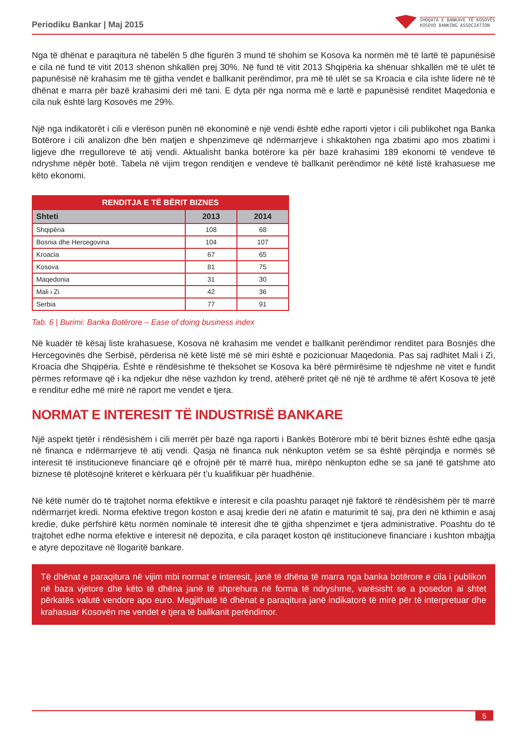Periodiku Bankar | Maj 2015
SHOQATA E BANKAVE TË KOSOVËS
KOSOVO BANKING ASSOCIATION
Nga të dhënat e paraqitura në tabelën 5 dhe figurën 3 mund të shohim se Kosova ka normën më të lartë të papunësisë e cila në fund të vitit 2013 shënon shkallën prej 30%. Në fund të vitit 2013 Shqipëria ka shënuar shkallën më të ulët të papunësisë në krahasim me të gjitha vendet e ballkanit perëndimor, pra më të ulët se sa Kroacia e cila ishte lidere në të dhënat e marra për bazë krahasimi deri më tani. E dyta për nga norma më e lartë e papunësisë renditet Maqedonia e cila nuk është larg Kosovës me 29%.
Një nga indikatorët i cili e vlerëson punën në ekonominë e një vendi është edhe raporti vjetor i cili publikohet nga Banka Botërore i cili analizon dhe bën matjen e shpenzimeve që ndërmarrjeve i shkaktohen nga zbatimi apo mos zbatimi i ligjeve dhe rregulloreve të atij vendi. Aktualisht banka botërore ka për bazë krahasimi 189 ekonomi të vendeve të ndryshme nëpër botë. Tabela në vijim tregon renditjen e vendeve të ballkanit perëndimor në këtë listë krahasuese me këto ekonomi.
| RENDITJA E TË BËRIT BIZNES | | |
| --- | --- | --- |
| Shteti | 2013 | 2014 |
| Shqipëria | 108 | 68 |
| Bosnia dhe Hercegovina | 104 | 107 |
| Kroacia | 67 | 65 |
| Kosova | 81 | 75 |
| Maqedonia | 31 | 30 |
| Mali i Zi | 42 | 36 |
| Serbia | 77 | 91 |
Tab. 6 | Burimi: Banka Botërore – Ease of doing business index
Në kuadër të kësaj liste krahasuese, Kosova në krahasim me vendet e ballkanit perëndimor renditet para Bosnjës dhe Hercegovinës dhe Serbisë, përderisa në këtë listë më së miri është e pozicionuar Maqedonia. Pas saj radhitet Mali i Zi, Kroacia dhe Shqipëria. Është e rëndësishme të theksohet se Kosova ka bërë përmirësime të ndjeshme në vitet e fundit përmes reformave që i ka ndjekur dhe nëse vazhdon ky trend, atëherë pritet që në një të ardhme të afërt Kosova të jetë e renditur edhe më mirë në raport me vendet e tjera.
NORMAT E INTERESIT TË INDUSTRISË BANKARE
Një aspekt tjetër i rëndësishëm i cili merrët për bazë nga raporti i Bankës Botërore mbi të bërit biznes është edhe qasja në financa e ndërmarrjeve të atij vendi. Qasja në financa nuk nënkupton vetëm se sa është përqindja e normës së interesit të institucioneve financiare që e ofrojnë për të marrë hua, mirëpo nënkupton edhe se sa janë të gatshme ato biznese të plotësojnë kriteret e kërkuara për t’u kualifikuar për huadhënie.
Në këtë numër do të trajtohet norma efektikve e interesit e cila poashtu paraqet një faktorë të rëndësishëm për të marrë ndërmarrjet kredi. Norma efektive tregon koston e asaj kredie deri në afatin e maturimit të saj, pra deri në kthimin e asaj kredie, duke përfshirë këtu normën nominale të interesit dhe të gjitha shpenzimet e tjera administrative. Poashtu do të trajtohet edhe norma efektive e interesit në depozita, e cila paraqet koston që institucioneve financiare i kushton mbajtja e atyre depozitave në llogaritë bankare.
Të dhënat e paraqitura në vijim mbi normat e interesit, janë të dhëna të marra nga banka botërore e cila i publikon në baza vjetore dhe këto të dhëna janë të shprehura në forma të ndryshme, varësisht se a posedon ai shtet përkatës valutë vendore apo euro. Megjithatë të dhënat e paraqitura janë indikatorë të mirë për të interpretuar dhe krahasuar Kosovën me vendet e tjera të ballkanit perëndimor.
5